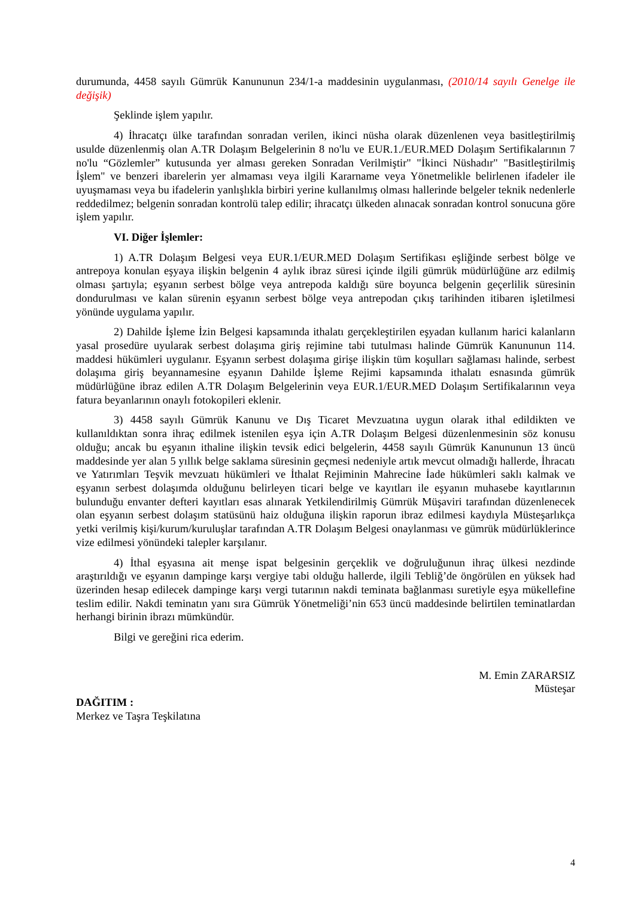durumunda, 4458 sayılı Gümrük Kanununun 234/1-a maddesinin uygulanması, (2010/14 sayılı Genelge ile değişik)
Şeklinde işlem yapılır.
4) İhracatçı ülke tarafından sonradan verilen, ikinci nüsha olarak düzenlenen veya basitleştirilmiş usulde düzenlenmiş olan A.TR Dolaşım Belgelerinin 8 no'lu ve EUR.1./EUR.MED Dolaşım Sertifikalarının 7 no'lu “Gözlemler” kutusunda yer alması gereken Sonradan Verilmiştir" "İkinci Nüshadır" "Basitleştirilmiş İşlem" ve benzeri ibarelerin yer almaması veya ilgili Kararname veya Yönetmelikle belirlenen ifadeler ile uyuşmaması veya bu ifadelerin yanlışlıkla birbiri yerine kullanılmış olması hallerinde belgeler teknik nedenlerle reddedilmez; belgenin sonradan kontrolü talep edilir; ihracatçı ülkeden alınacak sonradan kontrol sonucuna göre işlem yapılır.
VI. Diğer İşlemler:
1) A.TR Dolaşım Belgesi veya EUR.1/EUR.MED Dolaşım Sertifikası eşliğinde serbest bölge ve antrepoya konulan eşyaya ilişkin belgenin 4 aylık ibraz süresi içinde ilgili gümrük müdürlüğüne arz edilmiş olması şartıyla; eşyanın serbest bölge veya antrepoda kaldığı süre boyunca belgenin geçerlilik süresinin dondurulması ve kalan sürenin eşyanın serbest bölge veya antrepodan çıkış tarihinden itibaren işletilmesi yönünde uygulama yapılır.
2) Dahilde İşleme İzin Belgesi kapsamında ithalatı gerçekleştirilen eşyadan kullanım harici kalanların yasal prosedüre uyularak serbest dolaşıma giriş rejimine tabi tutulması halinde Gümrük Kanununun 114. maddesi hükümleri uygulanır. Eşyanın serbest dolaşıma girişe ilişkin tüm koşulları sağlaması halinde, serbest dolaşıma giriş beyannamesine eşyanın Dahilde İşleme Rejimi kapsamında ithalatı esnasında gümrük müdürlüğüne ibraz edilen A.TR Dolaşım Belgelerinin veya EUR.1/EUR.MED Dolaşım Sertifikalarının veya fatura beyanlarının onaylı fotokopileri eklenir.
3) 4458 sayılı Gümrük Kanunu ve Dış Ticaret Mevzuatına uygun olarak ithal edildikten ve kullanıldıktan sonra ihraç edilmek istenilen eşya için A.TR Dolaşım Belgesi düzenlenmesinin söz konusu olduğu; ancak bu eşyanın ithaline ilişkin tevsik edici belgelerin, 4458 sayılı Gümrük Kanununun 13 üncü maddesinde yer alan 5 yıllık belge saklama süresinin geçmesi nedeniyle artık mevcut olmadığı hallerde, İhracatı ve Yatırımları Teşvik mevzuatı hükümleri ve İthalat Rejiminin Mahrecine İade hükümleri saklı kalmak ve eşyanın serbest dolaşımda olduğunu belirleyen ticari belge ve kayıtları ile eşyanın muhasebe kayıtlarının bulunduğu envanter defteri kayıtları esas alınarak Yetkilendirilmiş Gümrük Müşaviri tarafından düzenlenecek olan eşyanın serbest dolaşım statüsünü haiz olduğuna ilişkin raporun ibraz edilmesi kaydıyla Müsteşarlıkça yetki verilmiş kişi/kurum/kuruluşlar tarafından A.TR Dolaşım Belgesi onaylanması ve gümrük müdürlüklerince vize edilmesi yönündeki talepler karşılanır.
4) İthal eşyasına ait menşe ispat belgesinin gerçeklik ve doğruluğunun ihraç ülkesi nezdinde araştırıldığı ve eşyanın dampinge karşı vergiye tabi olduğu hallerde, ilgili Tebliğ’de öngörülen en yüksek had üzerinden hesap edilecek dampinge karşı vergi tutarının nakdi teminata bağlanması suretiyle eşya mükellefine teslim edilir. Nakdi teminatın yanı sıra Gümrük Yönetmeliği’nin 653 üncü maddesinde belirtilen teminatlardan herhangi birinin ibrazı mümkündür.
Bilgi ve gereğini rica ederim.
M. Emin ZARARSIZ
Müsteşar
DAĞITIM :
Merkez ve Taşra Teşkilatına
4